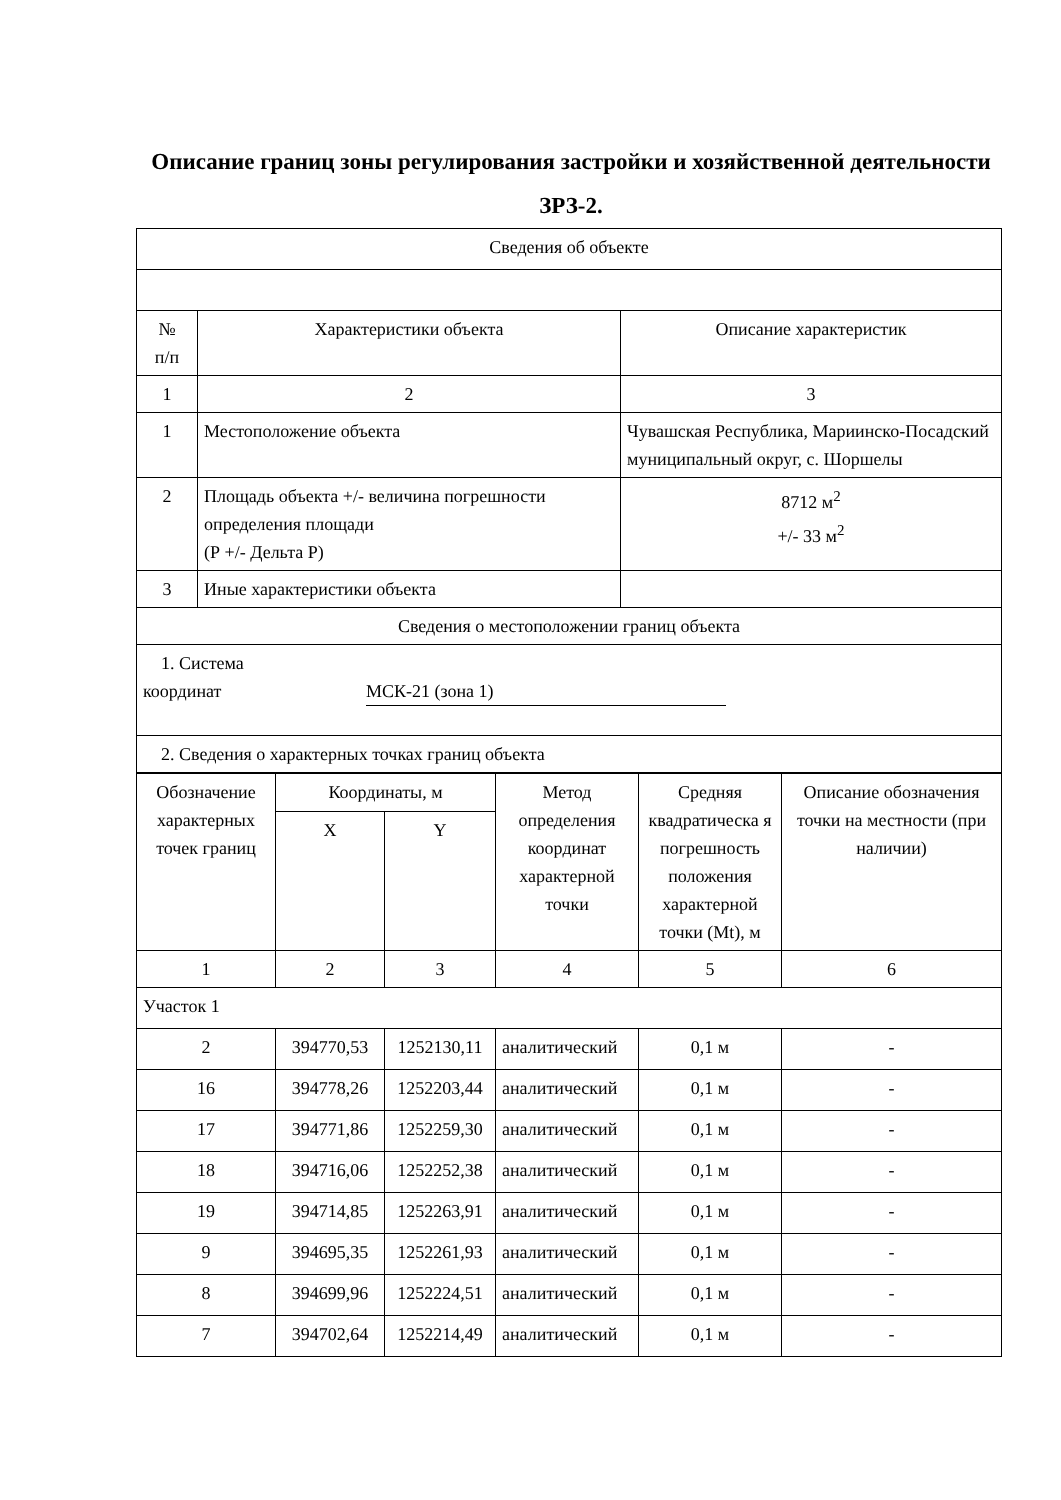Описание границ зоны регулирования застройки и хозяйственной деятельности ЗРЗ-2.
| Сведения об объекте | | |
| № п/п | Характеристики объекта | Описание характеристик |
| 1 | 2 | 3 |
| 1 | Местоположение объекта | Чувашская Республика, Мариинско-Посадский муниципальный округ, с. Шоршелы |
| 2 | Площадь объекта +/- величина погрешности определения площади (Р +/- Дельта Р) | 8712 м<sup>2</sup> +/- 33 м<sup>2</sup> |
| 3 | Иные характеристики объекта | |
| Сведения о местоположении границ объекта | | |
| 1. Система координат МСК-21 (зона 1) | | |
| 2. Сведения о характерных точках границ объекта | | |
| Обозначение характерных точек границ | Координаты, м | | Метод определения координат характерной точки | Средняя квадратическа я погрешность положения характерной точки (Mt), м | Описание обозначения точки на местности (при наличии) |
| --- | --- | --- | --- | --- | --- |
| | X | Y | | | |
| 1 | 2 | 3 | 4 | 5 | 6 |
| Участок 1 | | | | | |
| 2 | 394770,53 | 1252130,11 | аналитический | 0,1 м | - |
| 16 | 394778,26 | 1252203,44 | аналитический | 0,1 м | - |
| 17 | 394771,86 | 1252259,30 | аналитический | 0,1 м | - |
| 18 | 394716,06 | 1252252,38 | аналитический | 0,1 м | - |
| 19 | 394714,85 | 1252263,91 | аналитический | 0,1 м | - |
| 9 | 394695,35 | 1252261,93 | аналитический | 0,1 м | - |
| 8 | 394699,96 | 1252224,51 | аналитический | 0,1 м | - |
| 7 | 394702,64 | 1252214,49 | аналитический | 0,1 м | - |